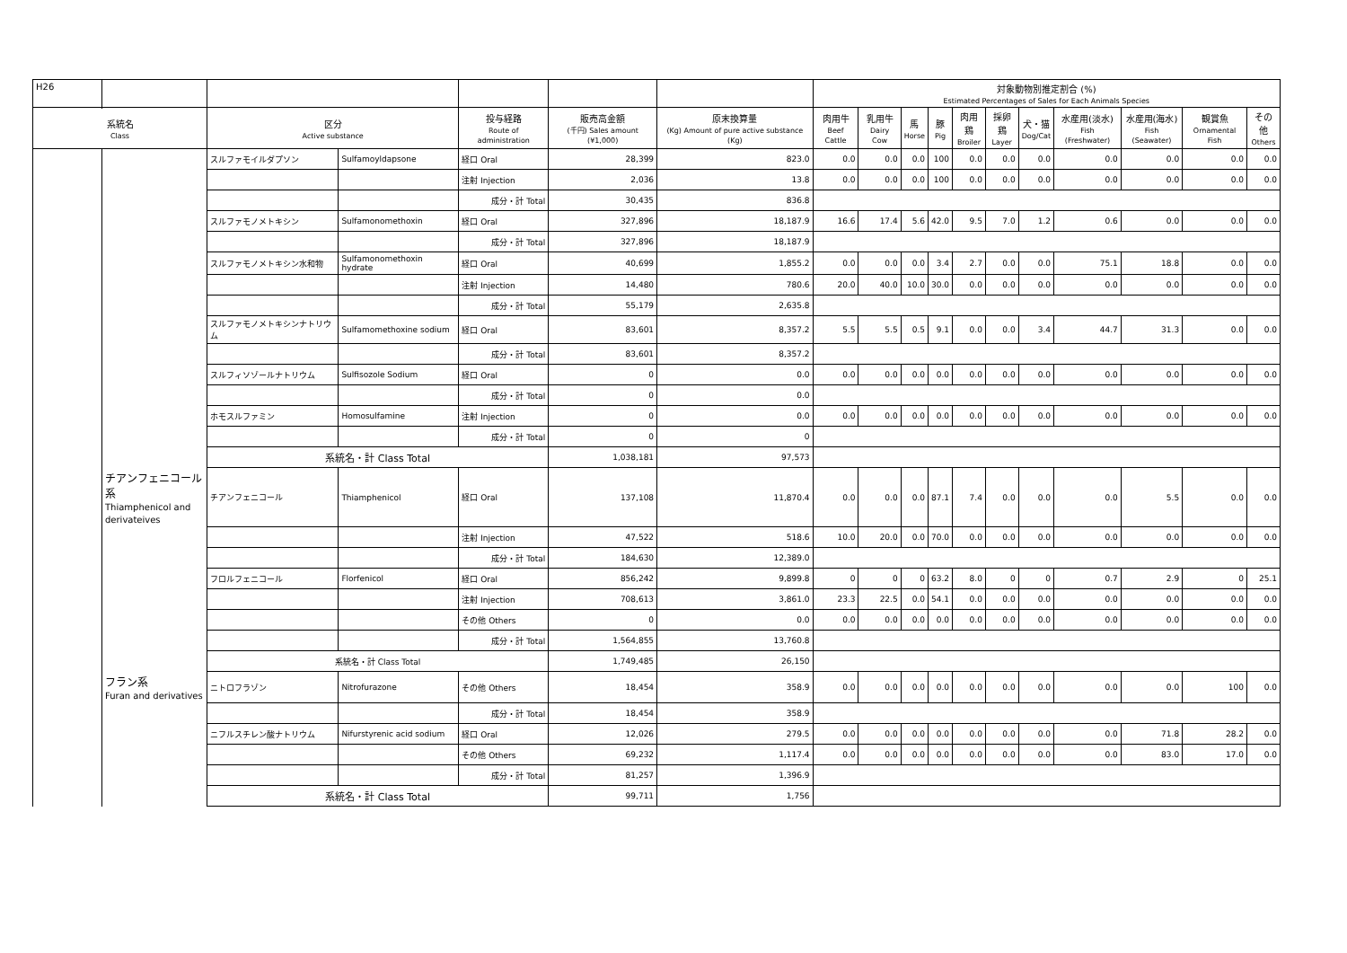| H26 | | | | | | | 対象動物別推定割合 (%) Estimated Percentages of Sales for Each Animals Species | | | | | | | | | | |
| --- | --- | --- | --- | --- | --- | --- | --- | --- | --- | --- | --- | --- | --- | --- | --- | --- | --- |
| 系統名 Class | | 区分 Active substance | | 投与経路 Route of administration | 販売高金額 (千円) Sales amount (¥1,000) | 原末換算量 (Kg) Amount of pure active substance (Kg) | 肉用牛 Beef Cattle | 乳用牛 Dairy Cow | 馬 Horse | 豚 Pig | 肉用鶏 Broiler | 採卵鶏 Layer | 犬・猫 Dog/Cat | 水産用(淡水) Fish (Freshwater) | 水産用(海水) Fish (Seawater) | 観賞魚 Ornamental Fish | その他 Others |
| | | スルファモイルダプソン | Sulfamoyldapsone | 経口 Oral | 28,399 | 823.0 | 0.0 | 0.0 | 0.0 | 100 | 0.0 | 0.0 | 0.0 | 0.0 | 0.0 | 0.0 | 0.0 |
| | | | | 注射 Injection | 2,036 | 13.8 | 0.0 | 0.0 | 0.0 | 100 | 0.0 | 0.0 | 0.0 | 0.0 | 0.0 | 0.0 | 0.0 |
| | | | | 成分・計 Total | 30,435 | 836.8 | | | | | | | | | | | |
| | | スルファモノメトキシン | Sulfamonomethoxin | 経口 Oral | 327,896 | 18,187.9 | 16.6 | 17.4 | 5.6 | 42.0 | 9.5 | 7.0 | 1.2 | 0.6 | 0.0 | 0.0 | 0.0 |
| | | | | 成分・計 Total | 327,896 | 18,187.9 | | | | | | | | | | | |
| | | スルファモノメトキシン水和物 | Sulfamonomethoxin hydrate | 経口 Oral | 40,699 | 1,855.2 | 0.0 | 0.0 | 0.0 | 3.4 | 2.7 | 0.0 | 0.0 | 75.1 | 18.8 | 0.0 | 0.0 |
| | | | | 注射 Injection | 14,480 | 780.6 | 20.0 | 40.0 | 10.0 | 30.0 | 0.0 | 0.0 | 0.0 | 0.0 | 0.0 | 0.0 | 0.0 |
| | | | | 成分・計 Total | 55,179 | 2,635.8 | | | | | | | | | | | |
| | | スルファモノメトキシンナトリウム | Sulfamomethoxine sodium | 経口 Oral | 83,601 | 8,357.2 | 5.5 | 5.5 | 0.5 | 9.1 | 0.0 | 0.0 | 3.4 | 44.7 | 31.3 | 0.0 | 0.0 |
| | | | | 成分・計 Total | 83,601 | 8,357.2 | | | | | | | | | | | |
| | | スルフィソゾールナトリウム | Sulfisozole Sodium | 経口 Oral | 0 | 0.0 | 0.0 | 0.0 | 0.0 | 0.0 | 0.0 | 0.0 | 0.0 | 0.0 | 0.0 | 0.0 | 0.0 |
| | | | | 成分・計 Total | 0 | 0.0 | | | | | | | | | | | |
| | | ホモスルファミン | Homosulfamine | 注射 Injection | 0 | 0.0 | 0.0 | 0.0 | 0.0 | 0.0 | 0.0 | 0.0 | 0.0 | 0.0 | 0.0 | 0.0 | 0.0 |
| | | | | 成分・計 Total | 0 | 0 | | | | | | | | | | | |
| | | 系統名・計 Class Total | | | 1,038,181 | 97,573 | | | | | | | | | | | |
| | チアンフェニコール系 Thiamphenicol and derivateives | チアンフェニコール | Thiamphenicol | 経口 Oral | 137,108 | 11,870.4 | 0.0 | 0.0 | 0.0 | 87.1 | 7.4 | 0.0 | 0.0 | 0.0 | 5.5 | 0.0 | 0.0 |
| | | | | 注射 Injection | 47,522 | 518.6 | 10.0 | 20.0 | 0.0 | 70.0 | 0.0 | 0.0 | 0.0 | 0.0 | 0.0 | 0.0 | 0.0 |
| | | | | 成分・計 Total | 184,630 | 12,389.0 | | | | | | | | | | | |
| | | フロルフェニコール | Florfenicol | 経口 Oral | 856,242 | 9,899.8 | 0 | 0 | 0 | 63.2 | 8.0 | 0 | 0 | 0.7 | 2.9 | 0 | 25.1 |
| | | | | 注射 Injection | 708,613 | 3,861.0 | 23.3 | 22.5 | 0.0 | 54.1 | 0.0 | 0.0 | 0.0 | 0.0 | 0.0 | 0.0 | 0.0 |
| | | | | その他 Others | 0 | 0.0 | 0.0 | 0.0 | 0.0 | 0.0 | 0.0 | 0.0 | 0.0 | 0.0 | 0.0 | 0.0 | 0.0 |
| | | | | 成分・計 Total | 1,564,855 | 13,760.8 | | | | | | | | | | | |
| | | 系統名・計 Class Total | | | 1,749,485 | 26,150 | | | | | | | | | | | |
| | フラン系 Furan and derivatives | ニトロフラゾン | Nitrofurazone | その他 Others | 18,454 | 358.9 | 0.0 | 0.0 | 0.0 | 0.0 | 0.0 | 0.0 | 0.0 | 0.0 | 0.0 | 100 | 0.0 |
| | | | | 成分・計 Total | 18,454 | 358.9 | | | | | | | | | | | |
| | | ニフルスチレン酸ナトリウム | Nifurstyrenic acid sodium | 経口 Oral | 12,026 | 279.5 | 0.0 | 0.0 | 0.0 | 0.0 | 0.0 | 0.0 | 0.0 | 0.0 | 71.8 | 28.2 | 0.0 |
| | | | | その他 Others | 69,232 | 1,117.4 | 0.0 | 0.0 | 0.0 | 0.0 | 0.0 | 0.0 | 0.0 | 0.0 | 83.0 | 17.0 | 0.0 |
| | | | | 成分・計 Total | 81,257 | 1,396.9 | | | | | | | | | | | |
| | | 系統名・計 Class Total | | | 99,711 | 1,756 | | | | | | | | | | | |